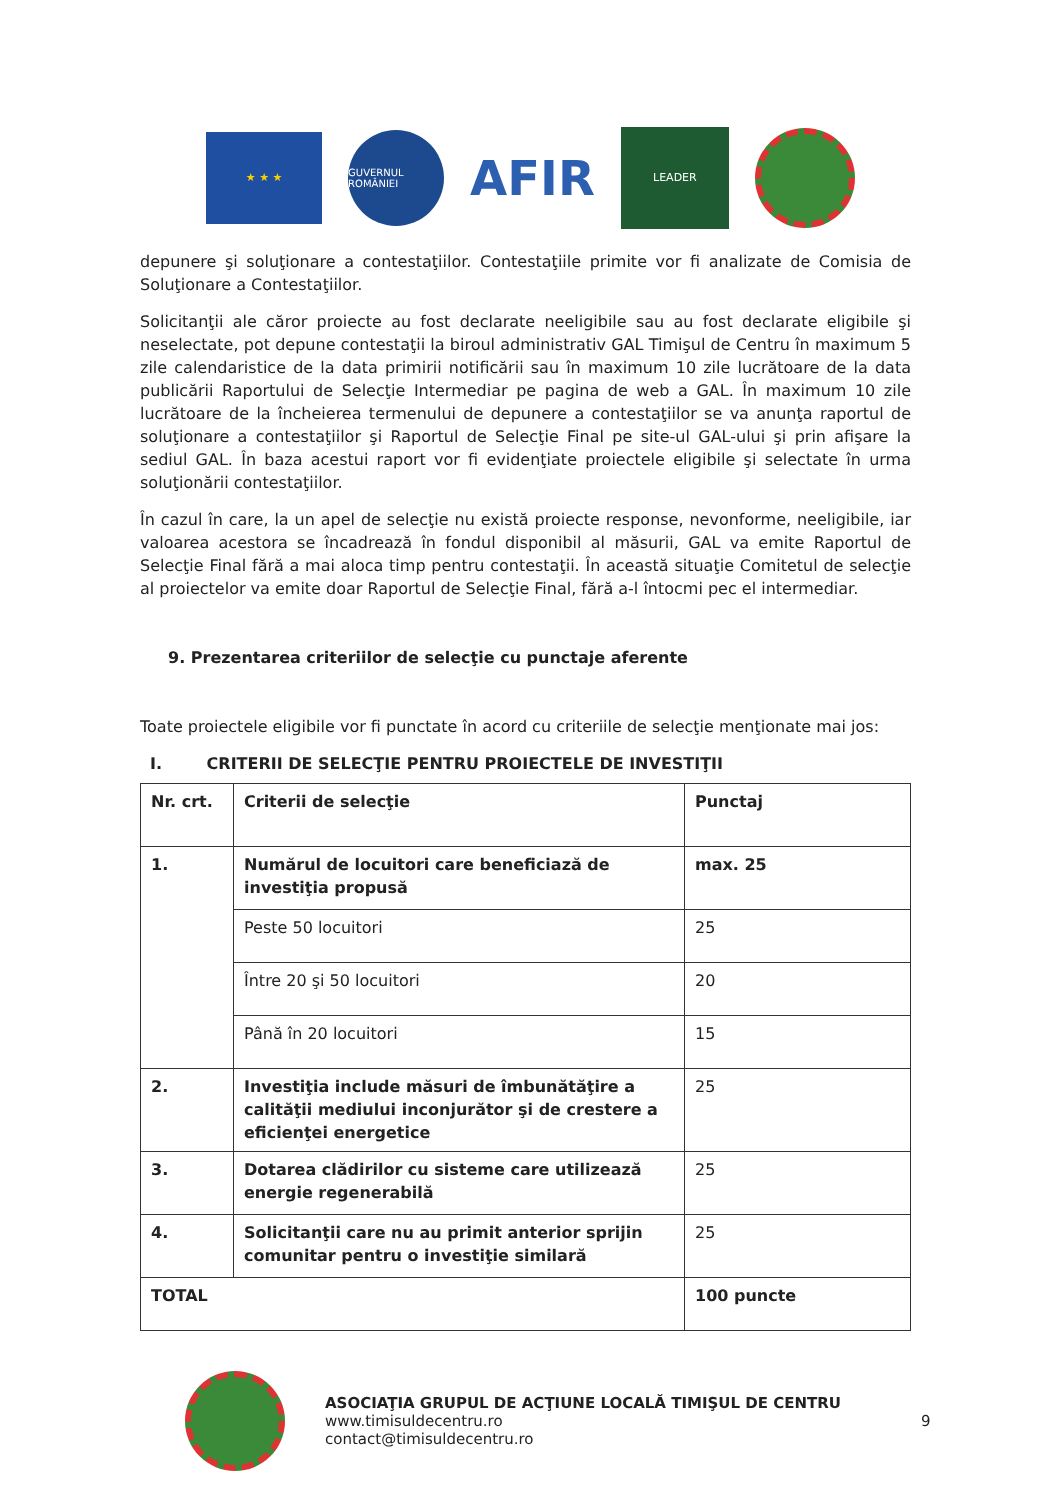★ ★ ★
GUVERNUL ROMÂNIEI
AFIR
LEADER
depunere şi soluţionare a contestaţiilor. Contestaţiile primite vor fi analizate de Comisia de Soluţionare a Contestaţiilor.
Solicitanţii ale căror proiecte au fost declarate neeligibile sau au fost declarate eligibile şi neselectate, pot depune contestaţii la biroul administrativ GAL Timişul de Centru în maximum 5 zile calendaristice de la data primirii notificării sau în maximum 10 zile lucrătoare de la data publicării Raportului de Selecţie Intermediar pe pagina de web a GAL. În maximum 10 zile lucrătoare de la încheierea termenului de depunere a contestaţiilor se va anunţa raportul de soluţionare a contestaţiilor şi Raportul de Selecţie Final pe site-ul GAL-ului şi prin afişare la sediul GAL. În baza acestui raport vor fi evidenţiate proiectele eligibile şi selectate în urma soluţionării contestaţiilor.
În cazul în care, la un apel de selecţie nu există proiecte response, nevonforme, neeligibile, iar valoarea acestora se încadrează în fondul disponibil al măsurii, GAL va emite Raportul de Selecţie Final fără a mai aloca timp pentru contestaţii. În această situaţie Comitetul de selecţie al proiectelor va emite doar Raportul de Selecţie Final, fără a-l întocmi pec el intermediar.
9. Prezentarea criteriilor de selecţie cu punctaje aferente
Toate proiectele eligibile vor fi punctate în acord cu criteriile de selecţie menţionate mai jos:
I. CRITERII DE SELECŢIE PENTRU PROIECTELE DE INVESTIŢII
| Nr. crt. | Criterii de selecţie | Punctaj |
| 1. | Numărul de locuitori care beneficiază de investiţia propusă | max. 25 |
| | Peste 50 locuitori | 25 |
| | Între 20 şi 50 locuitori | 20 |
| | Până în 20 locuitori | 15 |
| 2. | Investiţia include măsuri de îmbunătăţire a calităţii mediului inconjurător şi de crestere a eficienţei energetice | 25 |
| 3. | Dotarea clădirilor cu sisteme care utilizează energie regenerabilă | 25 |
| 4. | Solicitanţii care nu au primit anterior sprijin comunitar pentru o investiţie similară | 25 |
| TOTAL | | 100 puncte |
ASOCIAŢIA GRUPUL DE ACŢIUNE LOCALĂ TIMIŞUL DE CENTRU
www.timisuldecentru.ro
contact@timisuldecentru.ro
9